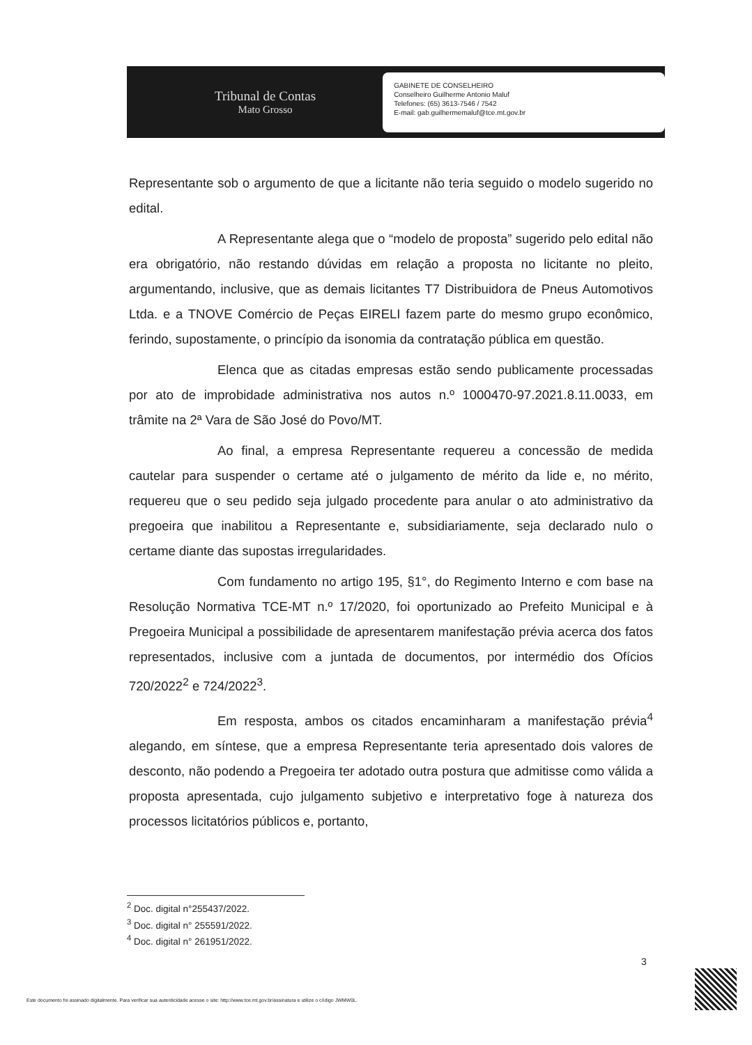Tribunal de Contas
Mato Grosso
GABINETE DE CONSELHEIRO
Conselheiro Guilherme Antonio Maluf
Telefones: (65) 3613-7546 / 7542
E-mail: gab.guilhermemaluf@tce.mt.gov.br
Representante sob o argumento de que a licitante não teria seguido o modelo sugerido no edital.
A Representante alega que o “modelo de proposta” sugerido pelo edital não era obrigatório, não restando dúvidas em relação a proposta no licitante no pleito, argumentando, inclusive, que as demais licitantes T7 Distribuidora de Pneus Automotivos Ltda. e a TNOVE Comércio de Peças EIRELI fazem parte do mesmo grupo econômico, ferindo, supostamente, o princípio da isonomia da contratação pública em questão.
Elenca que as citadas empresas estão sendo publicamente processadas por ato de improbidade administrativa nos autos n.º 1000470-97.2021.8.11.0033, em trâmite na 2ª Vara de São José do Povo/MT.
Ao final, a empresa Representante requereu a concessão de medida cautelar para suspender o certame até o julgamento de mérito da lide e, no mérito, requereu que o seu pedido seja julgado procedente para anular o ato administrativo da pregoeira que inabilitou a Representante e, subsidiariamente, seja declarado nulo o certame diante das supostas irregularidades.
Com fundamento no artigo 195, §1°, do Regimento Interno e com base na Resolução Normativa TCE-MT n.º 17/2020, foi oportunizado ao Prefeito Municipal e à Pregoeira Municipal a possibilidade de apresentarem manifestação prévia acerca dos fatos representados, inclusive com a juntada de documentos, por intermédio dos Ofícios 720/2022<sup>2</sup> e 724/2022<sup>3</sup>.
Em resposta, ambos os citados encaminharam a manifestação prévia<sup>4</sup> alegando, em síntese, que a empresa Representante teria apresentado dois valores de desconto, não podendo a Pregoeira ter adotado outra postura que admitisse como válida a proposta apresentada, cujo julgamento subjetivo e interpretativo foge à natureza dos processos licitatórios públicos e, portanto,
<sup>2</sup> Doc. digital n°255437/2022.
<sup>3</sup> Doc. digital n° 255591/2022.
<sup>4</sup> Doc. digital n° 261951/2022.
3
Este documento foi assinado digitalmente. Para verificar sua autenticidade acesse o site: http://www.tce.mt.gov.br/assinatura e utilize o código JWMW0L.